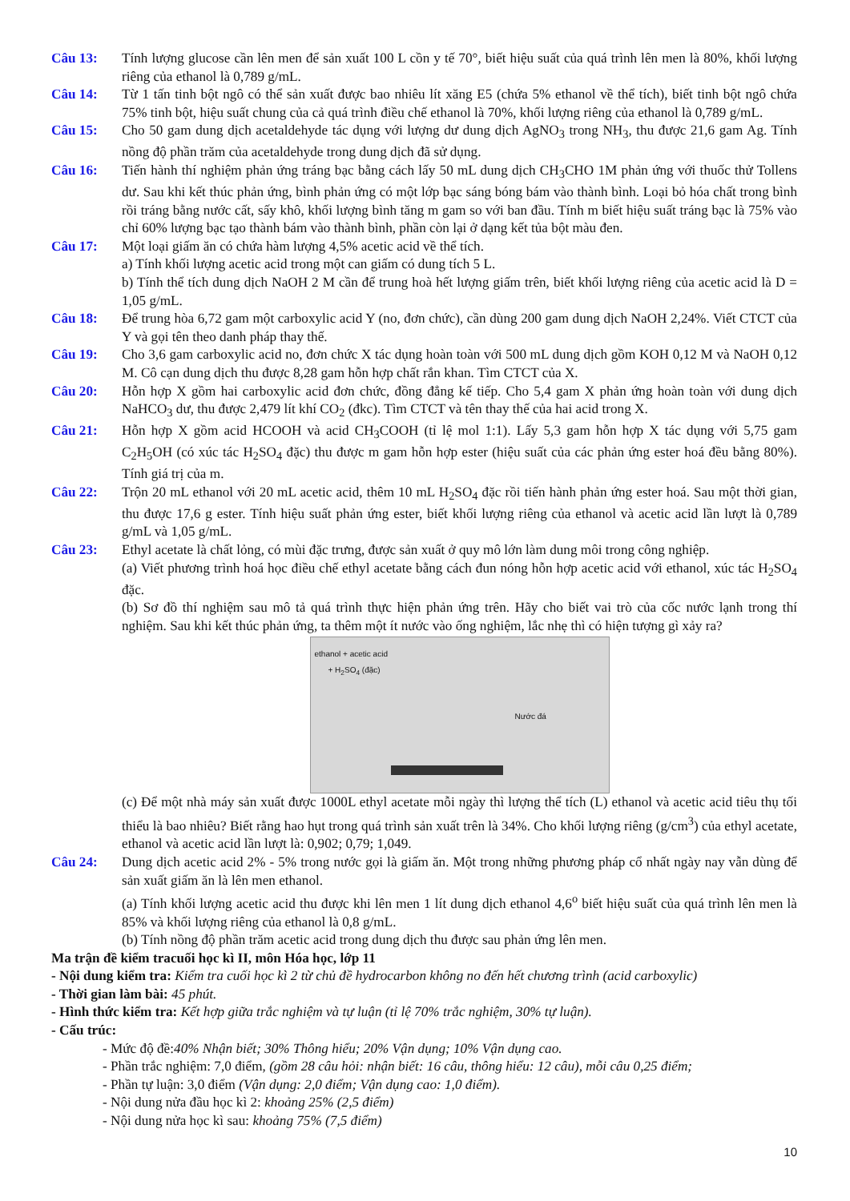Câu 13: Tính lượng glucose cần lên men để sản xuất 100 L cồn y tế 70°, biết hiệu suất của quá trình lên men là 80%, khối lượng riêng của ethanol là 0,789 g/mL.
Câu 14: Từ 1 tấn tinh bột ngô có thể sản xuất được bao nhiêu lít xăng E5 (chứa 5% ethanol về thể tích), biết tinh bột ngô chứa 75% tinh bột, hiệu suất chung của cả quá trình điều chế ethanol là 70%, khối lượng riêng của ethanol là 0,789 g/mL.
Câu 15: Cho 50 gam dung dịch acetaldehyde tác dụng với lượng dư dung dịch AgNO<sub>3</sub> trong NH<sub>3</sub>, thu được 21,6 gam Ag. Tính nồng độ phần trăm của acetaldehyde trong dung dịch đã sử dụng.
Câu 16: Tiến hành thí nghiệm phản ứng tráng bạc bằng cách lấy 50 mL dung dịch CH<sub>3</sub>CHO 1M phản ứng với thuốc thử Tollens dư. Sau khi kết thúc phản ứng, bình phản ứng có một lớp bạc sáng bóng bám vào thành bình. Loại bỏ hóa chất trong bình rồi tráng bằng nước cất, sấy khô, khối lượng bình tăng m gam so với ban đầu. Tính m biết hiệu suất tráng bạc là 75% vào chỉ 60% lượng bạc tạo thành bám vào thành bình, phần còn lại ở dạng kết tủa bột màu đen.
Câu 17: Một loại giấm ăn có chứa hàm lượng 4,5% acetic acid về thể tích.
a) Tính khối lượng acetic acid trong một can giấm có dung tích 5 L.
b) Tính thể tích dung dịch NaOH 2 M cần để trung hoà hết lượng giấm trên, biết khối lượng riêng của acetic acid là D = 1,05 g/mL.
Câu 18: Để trung hòa 6,72 gam một carboxylic acid Y (no, đơn chức), cần dùng 200 gam dung dịch NaOH 2,24%. Viết CTCT của Y và gọi tên theo danh pháp thay thế.
Câu 19: Cho 3,6 gam carboxylic acid no, đơn chức X tác dụng hoàn toàn với 500 mL dung dịch gồm KOH 0,12 M và NaOH 0,12 M. Cô cạn dung dịch thu được 8,28 gam hỗn hợp chất rắn khan. Tìm CTCT của X.
Câu 20: Hỗn hợp X gồm hai carboxylic acid đơn chức, đồng đẳng kế tiếp. Cho 5,4 gam X phản ứng hoàn toàn với dung dịch NaHCO<sub>3</sub> dư, thu được 2,479 lít khí CO<sub>2</sub> (đkc). Tìm CTCT và tên thay thế của hai acid trong X.
Câu 21: Hỗn hợp X gồm acid HCOOH và acid CH<sub>3</sub>COOH (tỉ lệ mol 1:1). Lấy 5,3 gam hỗn hợp X tác dụng với 5,75 gam C<sub>2</sub>H<sub>5</sub>OH (có xúc tác H<sub>2</sub>SO<sub>4</sub> đặc) thu được m gam hỗn hợp ester (hiệu suất của các phản ứng ester hoá đều bằng 80%). Tính giá trị của m.
Câu 22: Trộn 20 mL ethanol với 20 mL acetic acid, thêm 10 mL H<sub>2</sub>SO<sub>4</sub> đặc rồi tiến hành phản ứng ester hoá. Sau một thời gian, thu được 17,6 g ester. Tính hiệu suất phản ứng ester, biết khối lượng riêng của ethanol và acetic acid lần lượt là 0,789 g/mL và 1,05 g/mL.
Câu 23: Ethyl acetate là chất lỏng, có mùi đặc trưng, được sản xuất ở quy mô lớn làm dung môi trong công nghiệp.
(a) Viết phương trình hoá học điều chế ethyl acetate bằng cách đun nóng hỗn hợp acetic acid với ethanol, xúc tác H<sub>2</sub>SO<sub>4</sub> đặc.
(b) Sơ đồ thí nghiệm sau mô tả quá trình thực hiện phản ứng trên. Hãy cho biết vai trò của cốc nước lạnh trong thí nghiệm. Sau khi kết thúc phản ứng, ta thêm một ít nước vào ống nghiệm, lắc nhẹ thì có hiện tượng gì xảy ra?
ethanol + acetic acid
+ H<sub>2</sub>SO<sub>4</sub> (đặc)
Nước đá
(c) Để một nhà máy sản xuất được 1000L ethyl acetate mỗi ngày thì lượng thể tích (L) ethanol và acetic acid tiêu thụ tối thiểu là bao nhiêu? Biết rằng hao hụt trong quá trình sản xuất trên là 34%. Cho khối lượng riêng (g/cm<sup>3</sup>) của ethyl acetate, ethanol và acetic acid lần lượt là: 0,902; 0,79; 1,049.
Câu 24: Dung dịch acetic acid 2% - 5% trong nước gọi là giấm ăn. Một trong những phương pháp cổ nhất ngày nay vẫn dùng để sản xuất giấm ăn là lên men ethanol.
(a) Tính khối lượng acetic acid thu được khi lên men 1 lít dung dịch ethanol 4,6<sup>o</sup> biết hiệu suất của quá trình lên men là 85% và khối lượng riêng của ethanol là 0,8 g/mL.
(b) Tính nồng độ phần trăm acetic acid trong dung dịch thu được sau phản ứng lên men.
Ma trận đề kiểm tracuối học kì II, môn Hóa học, lớp 11
- Nội dung kiểm tra: Kiểm tra cuối học kì 2 từ chủ đề hydrocarbon không no đến hết chương trình (acid carboxylic)
- Thời gian làm bài: 45 phút.
- Hình thức kiểm tra: Kết hợp giữa trắc nghiệm và tự luận (tỉ lệ 70% trắc nghiệm, 30% tự luận).
- Cấu trúc:
- Mức độ đề:40% Nhận biết; 30% Thông hiểu; 20% Vận dụng; 10% Vận dụng cao.
- Phần trắc nghiệm: 7,0 điểm, (gồm 28 câu hỏi: nhận biết: 16 câu, thông hiểu: 12 câu), mỗi câu 0,25 điểm;
- Phần tự luận: 3,0 điểm (Vận dụng: 2,0 điểm; Vận dụng cao: 1,0 điểm).
- Nội dung nửa đầu học kì 2: khoảng 25% (2,5 điểm)
- Nội dung nửa học kì sau: khoảng 75% (7,5 điểm)
10